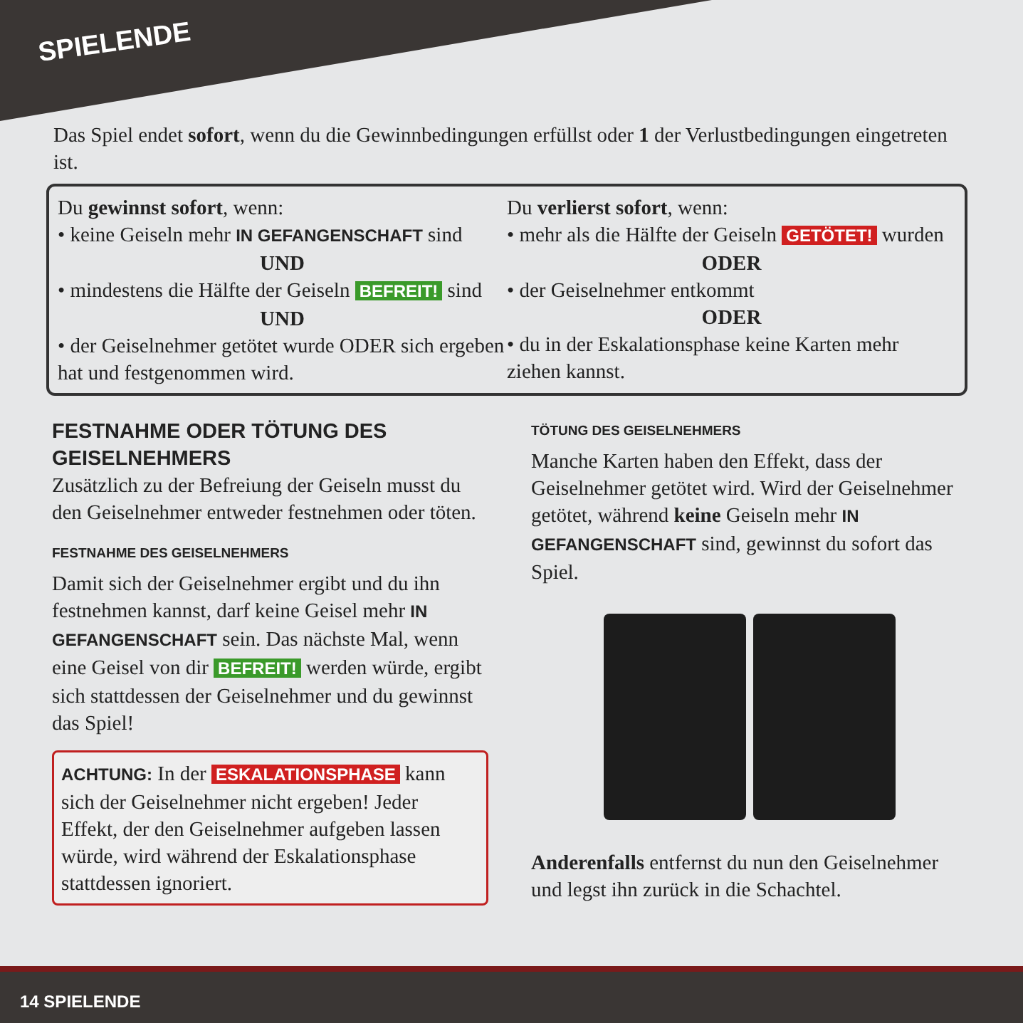SPIELENDE
Das Spiel endet sofort, wenn du die Gewinnbedingungen erfüllst oder 1 der Verlustbedingungen eingetreten ist.
Du gewinnst sofort, wenn:
• keine Geiseln mehr IN GEFANGENSCHAFT sind
UND
• mindestens die Hälfte der Geiseln BEFREIT! sind
UND
• der Geiselnehmer getötet wurde ODER sich ergeben hat und festgenommen wird.
Du verlierst sofort, wenn:
• mehr als die Hälfte der Geiseln GETÖTET! wurden
ODER
• der Geiselnehmer entkommt
ODER
• du in der Eskalationsphase keine Karten mehr ziehen kannst.
FESTNAHME ODER TÖTUNG DES GEISELNEHMERS
Zusätzlich zu der Befreiung der Geiseln musst du den Geiselnehmer entweder festnehmen oder töten.
FESTNAHME DES GEISELNEHMERS
Damit sich der Geiselnehmer ergibt und du ihn festnehmen kannst, darf keine Geisel mehr IN GEFANGENSCHAFT sein. Das nächste Mal, wenn eine Geisel von dir BEFREIT! werden würde, ergibt sich stattdessen der Geiselnehmer und du gewinnst das Spiel!
ACHTUNG: In der ESKALATIONSPHASE kann sich der Geiselnehmer nicht ergeben! Jeder Effekt, der den Geiselnehmer aufgeben lassen würde, wird während der Eskalationsphase stattdessen ignoriert.
TÖTUNG DES GEISELNEHMERS
Manche Karten haben den Effekt, dass der Geiselnehmer getötet wird. Wird der Geiselnehmer getötet, während keine Geiseln mehr IN GEFANGENSCHAFT sind, gewinnst du sofort das Spiel.
Anderenfalls entfernst du nun den Geiselnehmer und legst ihn zurück in die Schachtel.
14 SPIELENDE